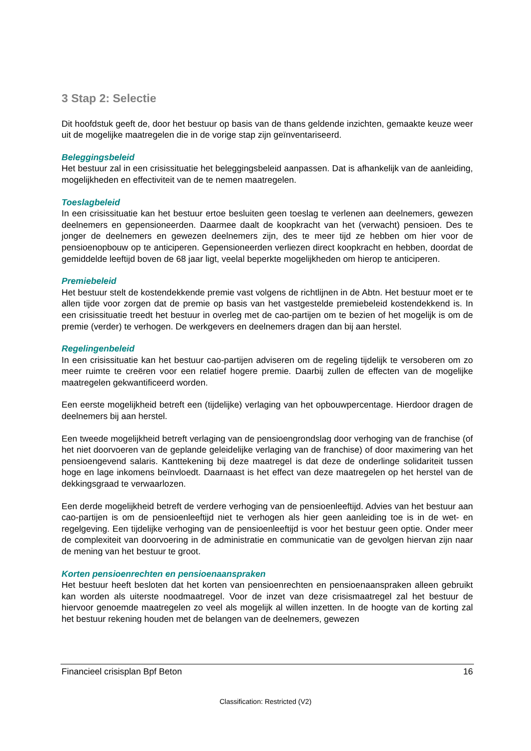3 Stap 2: Selectie
Dit hoofdstuk geeft de, door het bestuur op basis van de thans geldende inzichten, gemaakte keuze weer uit de mogelijke maatregelen die in de vorige stap zijn geïnventariseerd.
Beleggingsbeleid
Het bestuur zal in een crisissituatie het beleggingsbeleid aanpassen. Dat is afhankelijk van de aanleiding, mogelijkheden en effectiviteit van de te nemen maatregelen.
Toeslagbeleid
In een crisissituatie kan het bestuur ertoe besluiten geen toeslag te verlenen aan deelnemers, gewezen deelnemers en gepensioneerden. Daarmee daalt de koopkracht van het (verwacht) pensioen. Des te jonger de deelnemers en gewezen deelnemers zijn, des te meer tijd ze hebben om hier voor de pensioenopbouw op te anticiperen. Gepensioneerden verliezen direct koopkracht en hebben, doordat de gemiddelde leeftijd boven de 68 jaar ligt, veelal beperkte mogelijkheden om hierop te anticiperen.
Premiebeleid
Het bestuur stelt de kostendekkende premie vast volgens de richtlijnen in de Abtn. Het bestuur moet er te allen tijde voor zorgen dat de premie op basis van het vastgestelde premiebeleid kostendekkend is. In een crisissituatie treedt het bestuur in overleg met de cao-partijen om te bezien of het mogelijk is om de premie (verder) te verhogen. De werkgevers en deelnemers dragen dan bij aan herstel.
Regelingenbeleid
In een crisissituatie kan het bestuur cao-partijen adviseren om de regeling tijdelijk te versoberen om zo meer ruimte te creëren voor een relatief hogere premie. Daarbij zullen de effecten van de mogelijke maatregelen gekwantificeerd worden.
Een eerste mogelijkheid betreft een (tijdelijke) verlaging van het opbouwpercentage. Hierdoor dragen de deelnemers bij aan herstel.
Een tweede mogelijkheid betreft verlaging van de pensioengrondslag door verhoging van de franchise (of het niet doorvoeren van de geplande geleidelijke verlaging van de franchise) of door maximering van het pensioengevend salaris. Kanttekening bij deze maatregel is dat deze de onderlinge solidariteit tussen hoge en lage inkomens beïnvloedt. Daarnaast is het effect van deze maatregelen op het herstel van de dekkingsgraad te verwaarlozen.
Een derde mogelijkheid betreft de verdere verhoging van de pensioenleeftijd. Advies van het bestuur aan cao-partijen is om de pensioenleeftijd niet te verhogen als hier geen aanleiding toe is in de wet- en regelgeving. Een tijdelijke verhoging van de pensioenleeftijd is voor het bestuur geen optie. Onder meer de complexiteit van doorvoering in de administratie en communicatie van de gevolgen hiervan zijn naar de mening van het bestuur te groot.
Korten pensioenrechten en pensioenaanspraken
Het bestuur heeft besloten dat het korten van pensioenrechten en pensioenaanspraken alleen gebruikt kan worden als uiterste noodmaatregel. Voor de inzet van deze crisismaatregel zal het bestuur de hiervoor genoemde maatregelen zo veel als mogelijk al willen inzetten. In de hoogte van de korting zal het bestuur rekening houden met de belangen van de deelnemers, gewezen
Financieel crisisplan Bpf Beton 16
Classification: Restricted (V2)